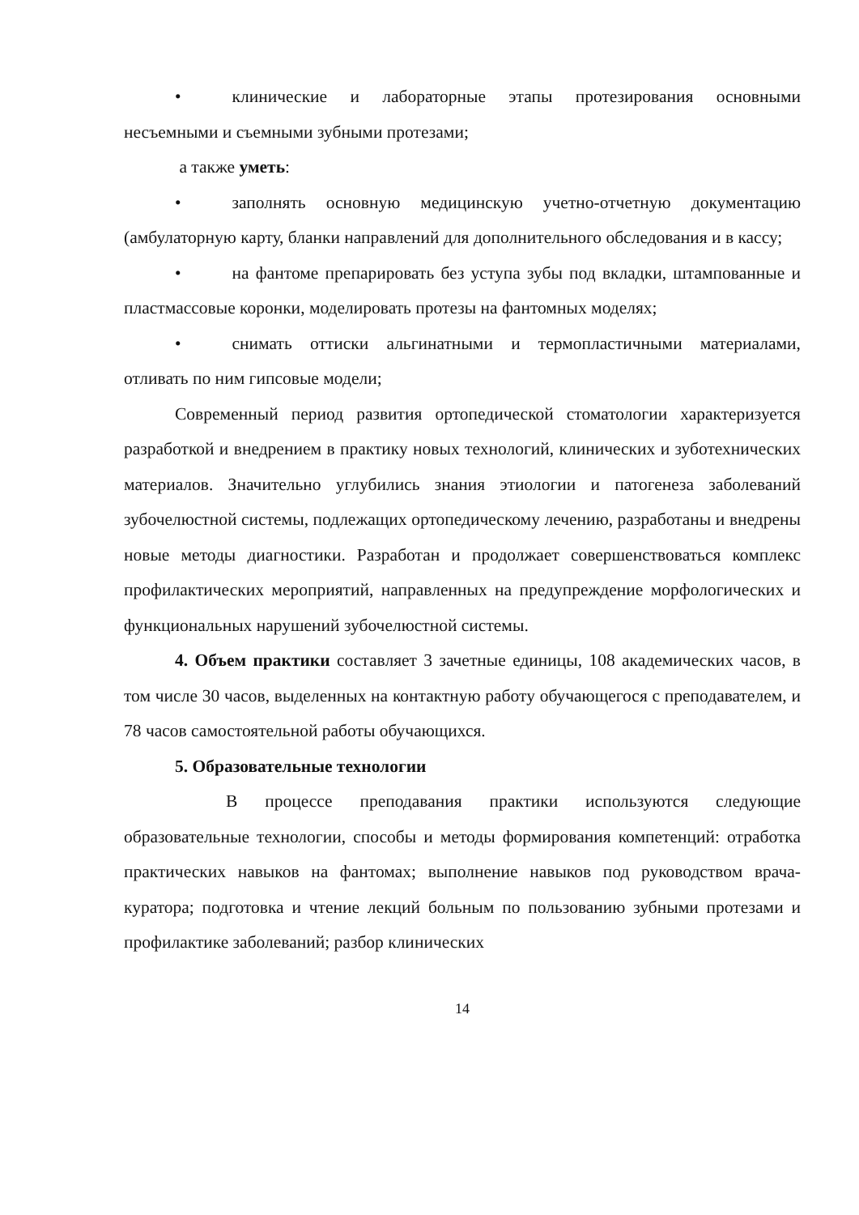• клинические и лабораторные этапы протезирования основными несъемными и съемными зубными протезами;
а также уметь:
• заполнять основную медицинскую учетно-отчетную документацию (амбулаторную карту, бланки направлений для дополнительного обследования и в кассу;
• на фантоме препарировать без уступа зубы под вкладки, штампованные и пластмассовые коронки, моделировать протезы на фантомных моделях;
• снимать оттиски альгинатными и термопластичными материалами, отливать по ним гипсовые модели;
Современный период развития ортопедической стоматологии характеризуется разработкой и внедрением в практику новых технологий, клинических и зуботехнических материалов. Значительно углубились знания этиологии и патогенеза заболеваний зубочелюстной системы, подлежащих ортопедическому лечению, разработаны и внедрены новые методы диагностики. Разработан и продолжает совершенствоваться комплекс профилактических мероприятий, направленных на предупреждение морфологических и функциональных нарушений зубочелюстной системы.
4. Объем практики составляет 3 зачетные единицы, 108 академических часов, в том числе 30 часов, выделенных на контактную работу обучающегося с преподавателем, и 78 часов самостоятельной работы обучающихся.
5. Образовательные технологии
В процессе преподавания практики используются следующие образовательные технологии, способы и методы формирования компетенций: отработка практических навыков на фантомах; выполнение навыков под руководством врача-куратора; подготовка и чтение лекций больным по пользованию зубными протезами и профилактике заболеваний; разбор клинических
14